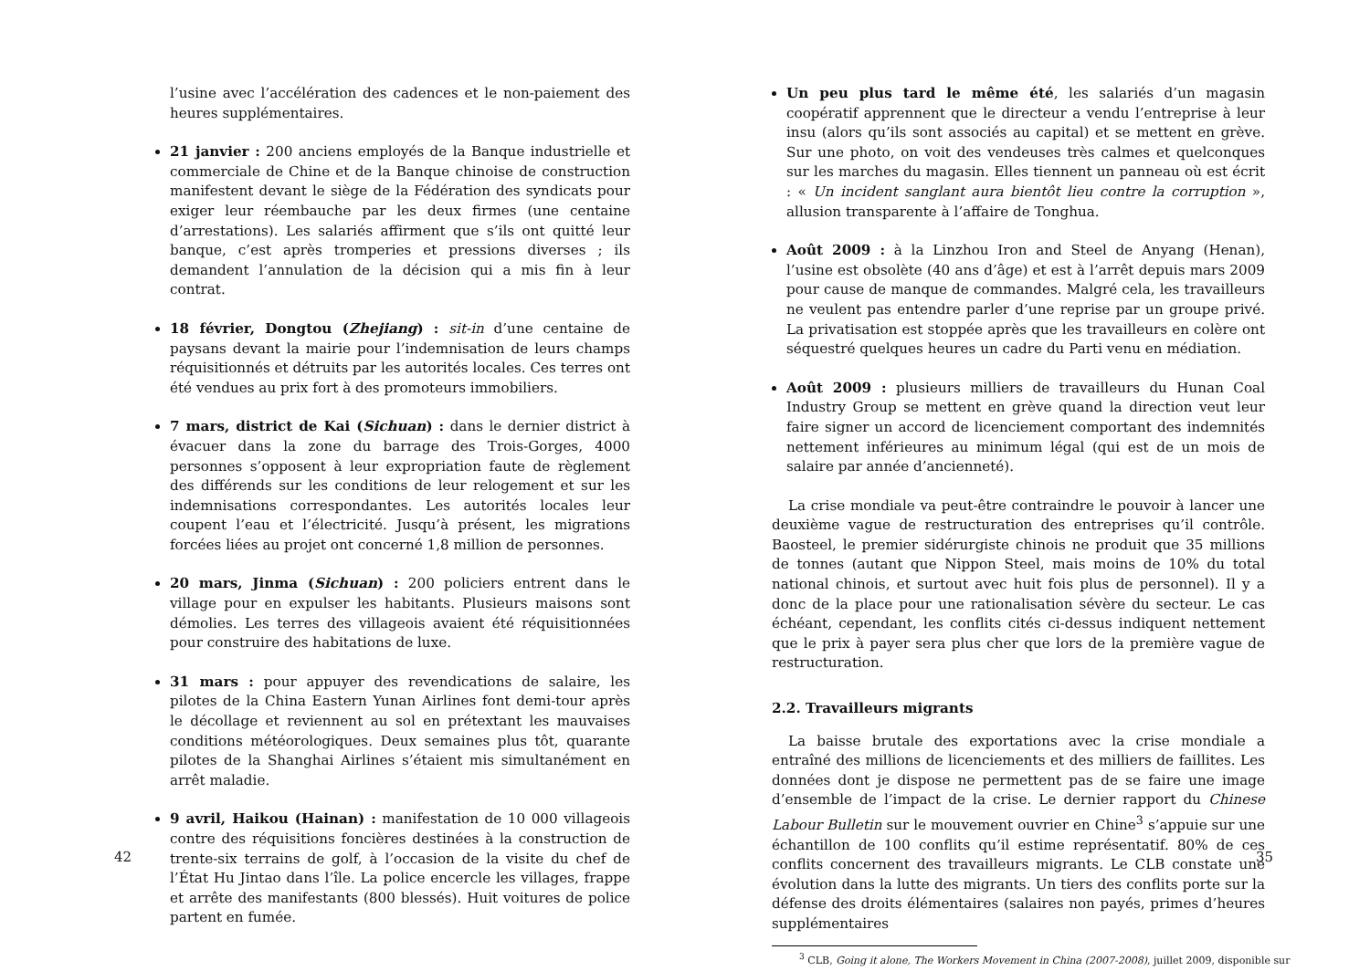l’usine avec l’accélération des cadences et le non-paiement des heures supplémentaires.
21 janvier : 200 anciens employés de la Banque industrielle et commerciale de Chine et de la Banque chinoise de construction manifestent devant le siège de la Fédération des syndicats pour exiger leur réembauche par les deux firmes (une centaine d’arrestations). Les salariés affirment que s’ils ont quitté leur banque, c’est après tromperies et pressions diverses ; ils demandent l’annulation de la décision qui a mis fin à leur contrat.
18 février, Dongtou (Zhejiang) : sit-in d’une centaine de paysans devant la mairie pour l’indemnisation de leurs champs réquisitionnés et détruits par les autorités locales. Ces terres ont été vendues au prix fort à des promoteurs immobiliers.
7 mars, district de Kai (Sichuan) : dans le dernier district à évacuer dans la zone du barrage des Trois-Gorges, 4000 personnes s’opposent à leur expropriation faute de règlement des différends sur les conditions de leur relogement et sur les indemnisations correspondantes. Les autorités locales leur coupent l’eau et l’électricité. Jusqu’à présent, les migrations forcées liées au projet ont concerné 1,8 million de personnes.
20 mars, Jinma (Sichuan) : 200 policiers entrent dans le village pour en expulser les habitants. Plusieurs maisons sont démolies. Les terres des villageois avaient été réquisitionnées pour construire des habitations de luxe.
31 mars : pour appuyer des revendications de salaire, les pilotes de la China Eastern Yunan Airlines font demi-tour après le décollage et reviennent au sol en prétextant les mauvaises conditions météorologiques. Deux semaines plus tôt, quarante pilotes de la Shanghai Airlines s’étaient mis simultanément en arrêt maladie.
9 avril, Haikou (Hainan) : manifestation de 10 000 villageois contre des réquisitions foncières destinées à la construction de trente-six terrains de golf, à l’occasion de la visite du chef de l’État Hu Jintao dans l’île. La police encercle les villages, frappe et arrête des manifestants (800 blessés). Huit voitures de police partent en fumée.
42
Un peu plus tard le même été, les salariés d’un magasin coopératif apprennent que le directeur a vendu l’entreprise à leur insu (alors qu’ils sont associés au capital) et se mettent en grève. Sur une photo, on voit des vendeuses très calmes et quelconques sur les marches du magasin. Elles tiennent un panneau où est écrit : « Un incident sanglant aura bientôt lieu contre la corruption », allusion transparente à l’affaire de Tonghua.
Août 2009 : à la Linzhou Iron and Steel de Anyang (Henan), l’usine est obsolète (40 ans d’âge) et est à l’arrêt depuis mars 2009 pour cause de manque de commandes. Malgré cela, les travailleurs ne veulent pas entendre parler d’une reprise par un groupe privé. La privatisation est stoppée après que les travailleurs en colère ont séquestré quelques heures un cadre du Parti venu en médiation.
Août 2009 : plusieurs milliers de travailleurs du Hunan Coal Industry Group se mettent en grève quand la direction veut leur faire signer un accord de licenciement comportant des indemnités nettement inférieures au minimum légal (qui est de un mois de salaire par année d’ancienneté).
La crise mondiale va peut-être contraindre le pouvoir à lancer une deuxième vague de restructuration des entreprises qu’il contrôle. Baosteel, le premier sidérurgiste chinois ne produit que 35 millions de tonnes (autant que Nippon Steel, mais moins de 10% du total national chinois, et surtout avec huit fois plus de personnel). Il y a donc de la place pour une rationalisation sévère du secteur. Le cas échéant, cependant, les conflits cités ci-dessus indiquent nettement que le prix à payer sera plus cher que lors de la première vague de restructuration.
2.2. Travailleurs migrants
La baisse brutale des exportations avec la crise mondiale a entraîné des millions de licenciements et des milliers de faillites. Les données dont je dispose ne permettent pas de se faire une image d’ensemble de l’impact de la crise. Le dernier rapport du Chinese Labour Bulletin sur le mouvement ouvrier en Chine<sup>3</sup> s’appuie sur une échantillon de 100 conflits qu’il estime représentatif. 80% de ces conflits concernent des travailleurs migrants. Le CLB constate une évolution dans la lutte des migrants. Un tiers des conflits porte sur la défense des droits élémentaires (salaires non payés, primes d’heures supplémentaires
<sup>3</sup> CLB, Going it alone, The Workers Movement in China (2007-2008), juillet 2009, disponible sur
35